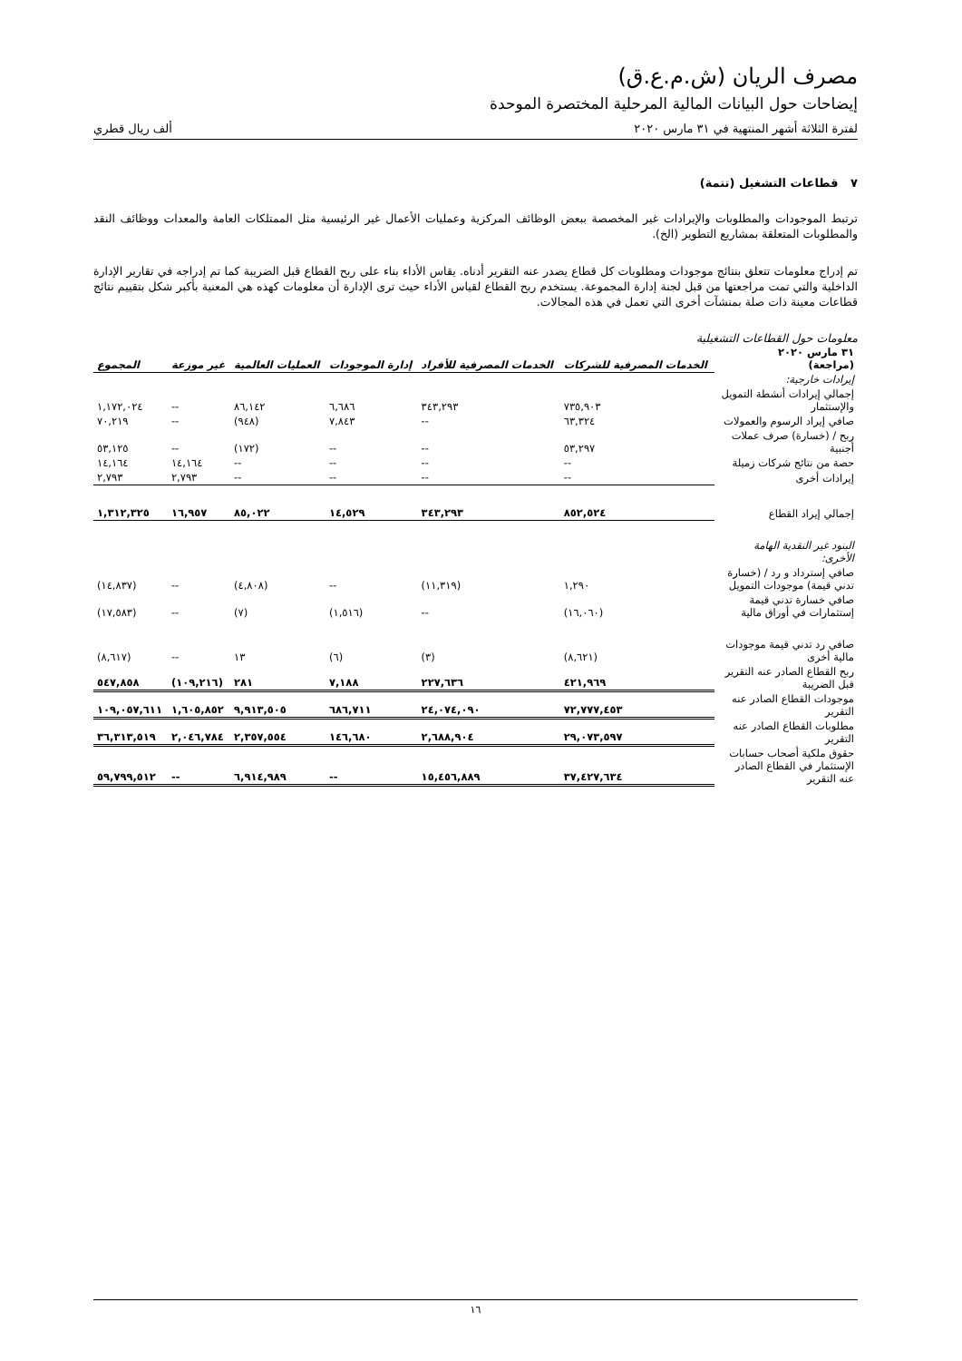مصرف الريان (ش.م.ع.ق)
إيضاحات حول البيانات المالية المرحلية المختصرة الموحدة
لفترة الثلاثة أشهر المنتهية في ٣١ مارس ٢٠٢٠ ألف ريال قطري
٧ قطاعات التشغيل (تتمة)
ترتبط الموجودات والمطلوبات والإيرادات غير المخصصة ببعض الوظائف المركزية وعمليات الأعمال غير الرئيسية مثل الممتلكات العامة والمعدات ووظائف النقد والمطلوبات المتعلقة بمشاريع التطوير (الخ).
تم إدراج معلومات تتعلق بنتائج موجودات ومطلوبات كل قطاع يصدر عنه التقرير أدناه. يقاس الأداء بناء على ربح القطاع قبل الضريبة كما تم إدراجه في تقارير الإدارة الداخلية والتي تمت مراجعتها من قبل لجنة إدارة المجموعة. يستخدم ربح القطاع لقياس الأداء حيث ترى الإدارة أن معلومات كهذه هي المعنية بأكبر شكل بتقييم نتائج قطاعات معينة ذات صلة بمنشآت أخرى التي تعمل في هذه المجالات.
معلومات حول القطاعات التشغيلية
| ٣١ مارس ٢٠٢٠ (مراجعة) | الخدمات المصرفية للشركات | الخدمات المصرفية للأفراد | إدارة الموجودات | العمليات العالمية | غير موزعة | المجموع |
| --- | --- | --- | --- | --- | --- | --- |
| إيرادات خارجية: | | | | | | |
| إجمالي إيرادات أنشطة التمويل والإستثمار | ٧٣٥,٩٠٣ | ٣٤٣,٢٩٣ | ٦,٦٨٦ | ٨٦,١٤٢ | -- | ١,١٧٢,٠٢٤ |
| صافي إيراد الرسوم والعمولات | ٦٣,٣٢٤ | -- | ٧,٨٤٣ | (٩٤٨) | -- | ٧٠,٢١٩ |
| ربح / (خسارة) صرف عملات أجنبية | ٥٣,٢٩٧ | -- | -- | (١٧٢) | -- | ٥٣,١٢٥ |
| حصة من نتائج شركات زميلة | -- | -- | -- | -- | ١٤,١٦٤ | ١٤,١٦٤ |
| إيرادات أخرى | -- | -- | -- | -- | ٢,٧٩٣ | ٢,٧٩٣ |
| إجمالي إيراد القطاع | ٨٥٢,٥٢٤ | ٣٤٣,٢٩٣ | ١٤,٥٢٩ | ٨٥,٠٢٢ | ١٦,٩٥٧ | ١,٣١٢,٣٢٥ |
| البنود غير النقدية الهامة الأخرى: | | | | | | |
| صافي إسترداد و رد / (خسارة تدني قيمة) موجودات التمويل | ١,٢٩٠ | (١١,٣١٩) | -- | (٤,٨٠٨) | -- | (١٤,٨٣٧) |
| صافي خسارة تدني قيمة إستثمارات في أوراق مالية | (١٦,٠٦٠) | -- | (١,٥١٦) | (٧) | -- | (١٧,٥٨٣) |
| صافي رد تدني قيمة موجودات مالية أخرى | (٨,٦٢١) | (٣) | (٦) | ١٣ | -- | (٨,٦١٧) |
| ربح القطاع الصادر عنه التقرير قبل الضريبة | ٤٢١,٩٦٩ | ٢٢٧,٦٣٦ | ٧,١٨٨ | ٢٨١ | (١٠٩,٢١٦) | ٥٤٧,٨٥٨ |
| موجودات القطاع الصادر عنه التقرير | ٧٢,٧٧٧,٤٥٣ | ٢٤,٠٧٤,٠٩٠ | ٦٨٦,٧١١ | ٩,٩١٣,٥٠٥ | ١,٦٠٥,٨٥٢ | ١٠٩,٠٥٧,٦١١ |
| مطلوبات القطاع الصادر عنه التقرير | ٢٩,٠٧٣,٥٩٧ | ٢,٦٨٨,٩٠٤ | ١٤٦,٦٨٠ | ٢,٣٥٧,٥٥٤ | ٢,٠٤٦,٧٨٤ | ٣٦,٣١٣,٥١٩ |
| حقوق ملكية أصحاب حسابات الإستثمار في القطاع الصادر عنه التقرير | ٣٧,٤٢٧,٦٣٤ | ١٥,٤٥٦,٨٨٩ | -- | ٦,٩١٤,٩٨٩ | -- | ٥٩,٧٩٩,٥١٢ |
١٦